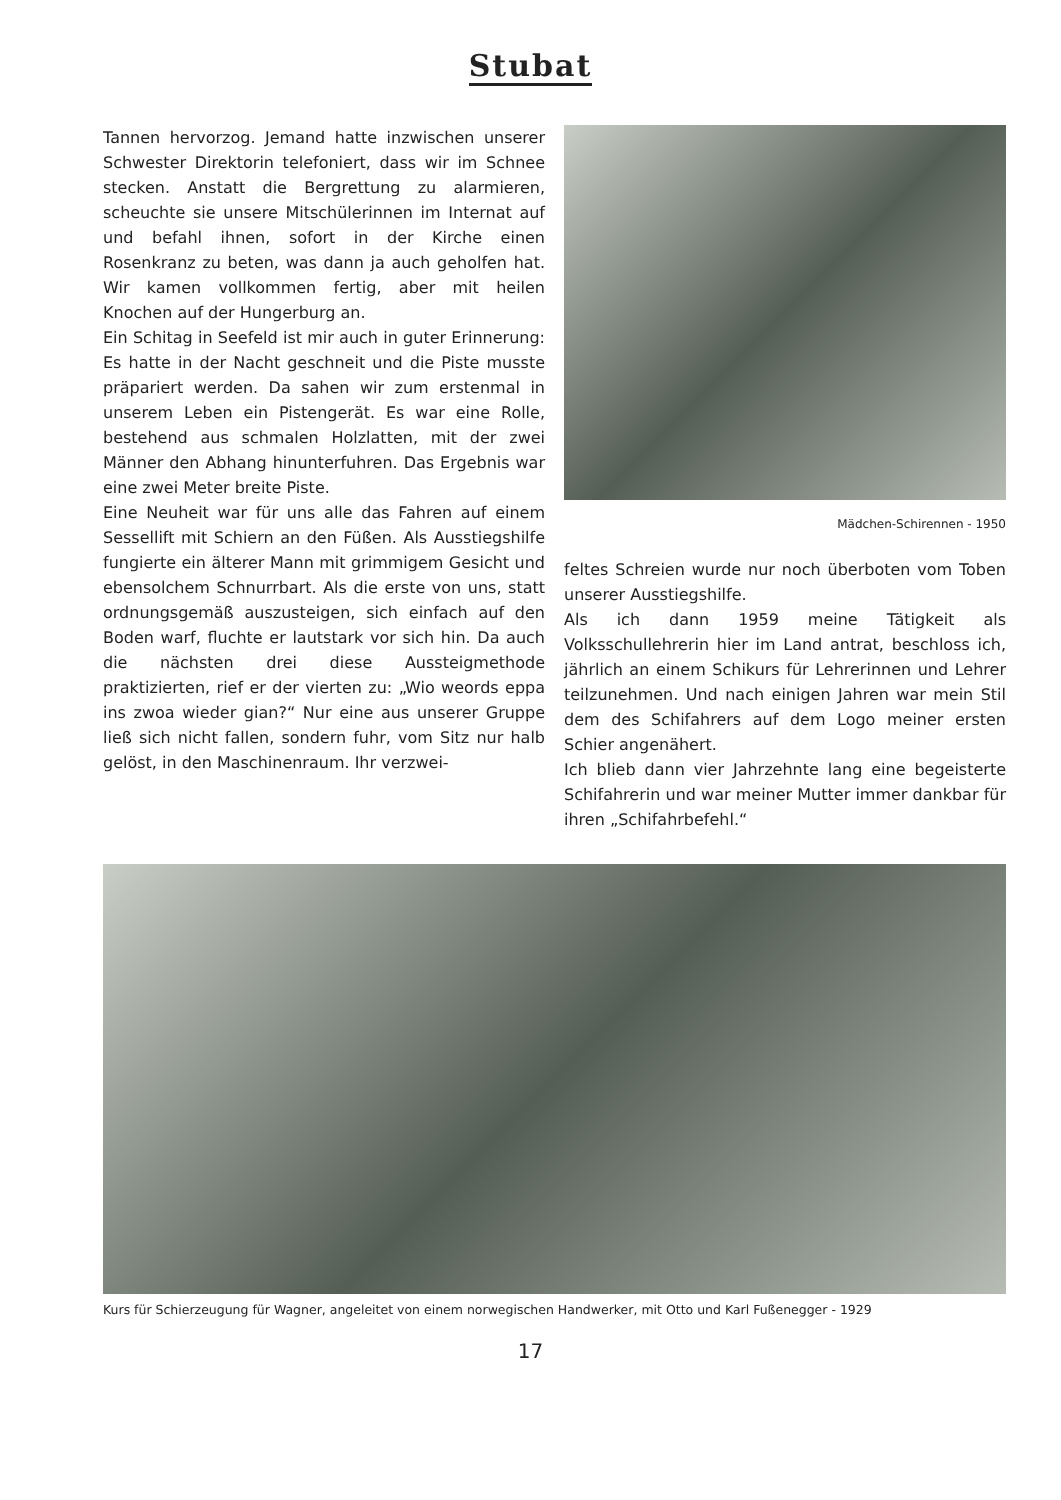Stubat
Tannen hervorzog. Jemand hatte inzwischen unserer Schwester Direktorin telefoniert, dass wir im Schnee stecken. Anstatt die Bergrettung zu alarmieren, scheuchte sie unsere Mitschülerinnen im Internat auf und befahl ihnen, sofort in der Kirche einen Rosenkranz zu beten, was dann ja auch geholfen hat. Wir kamen vollkommen fertig, aber mit heilen Knochen auf der Hungerburg an.
Ein Schitag in Seefeld ist mir auch in guter Erinnerung: Es hatte in der Nacht geschneit und die Piste musste präpariert werden. Da sahen wir zum erstenmal in unserem Leben ein Pistengerät. Es war eine Rolle, bestehend aus schmalen Holzlatten, mit der zwei Männer den Abhang hinunterfuhren. Das Ergebnis war eine zwei Meter breite Piste.
Eine Neuheit war für uns alle das Fahren auf einem Sessellift mit Schiern an den Füßen. Als Ausstiegshilfe fungierte ein älterer Mann mit grimmigem Gesicht und ebensolchem Schnurrbart. Als die erste von uns, statt ordnungsgemäß auszusteigen, sich einfach auf den Boden warf, fluchte er lautstark vor sich hin. Da auch die nächsten drei diese Aussteigmethode praktizierten, rief er der vierten zu: „Wio weords eppa ins zwoa wieder gian?“ Nur eine aus unserer Gruppe ließ sich nicht fallen, sondern fuhr, vom Sitz nur halb gelöst, in den Maschinenraum. Ihr verzwei-
Mädchen-Schirennen - 1950
feltes Schreien wurde nur noch überboten vom Toben unserer Ausstiegshilfe.
Als ich dann 1959 meine Tätigkeit als Volksschullehrerin hier im Land antrat, beschloss ich, jährlich an einem Schikurs für Lehrerinnen und Lehrer teilzunehmen. Und nach einigen Jahren war mein Stil dem des Schifahrers auf dem Logo meiner ersten Schier angenähert.
Ich blieb dann vier Jahrzehnte lang eine begeisterte Schifahrerin und war meiner Mutter immer dankbar für ihren „Schifahrbefehl.“
Kurs für Schierzeugung für Wagner, angeleitet von einem norwegischen Handwerker, mit Otto und Karl Fußenegger - 1929
17